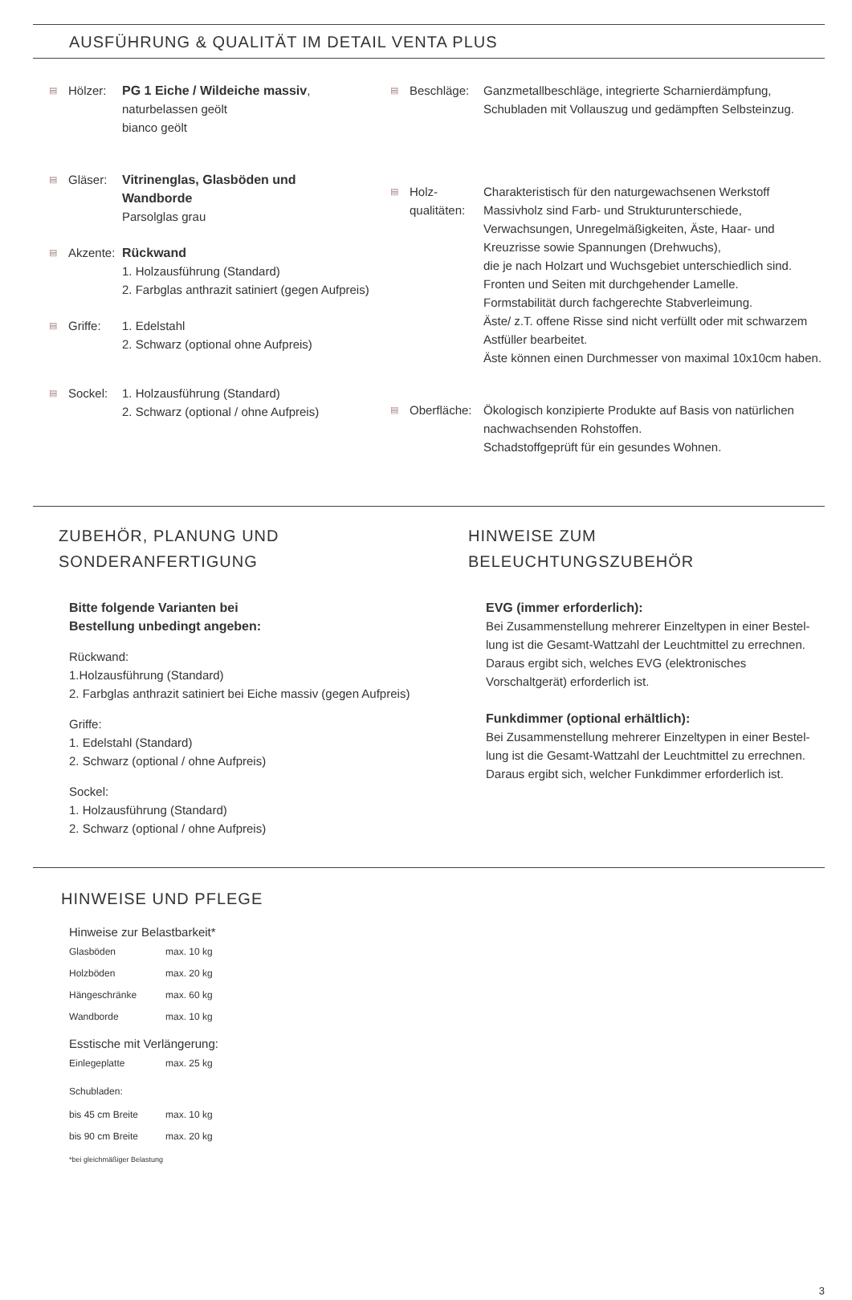AUSFÜHRUNG & QUALITÄT IM DETAIL VENTA PLUS
▤ Hölzer: PG 1 Eiche / Wildeiche massiv,
naturbelassen geölt
bianco geölt
▤ Gläser: Vitrinenglas, Glasböden und
Wandborde
Parsolglas grau
▤ Akzente:
Rückwand
1. Holzausführung (Standard)
2. Farbglas anthrazit satiniert (gegen Aufpreis)
▤ Griffe: 1. Edelstahl
2. Schwarz (optional ohne Aufpreis)
▤ Sockel: 1. Holzausführung (Standard)
2. Schwarz (optional / ohne Aufpreis)
▤ Beschläge: Ganzmetallbeschläge, integrierte Scharnierdämpfung,
Schubladen mit Vollauszug und gedämpften Selbsteinzug.
▤ Holz-
qualitäten:
Charakteristisch für den naturgewachsenen Werkstoff
Massivholz sind Farb- und Strukturunterschiede,
Verwachsungen, Unregelmäßigkeiten, Äste, Haar- und
Kreuzrisse sowie Spannungen (Drehwuchs),
die je nach Holzart und Wuchsgebiet unterschiedlich sind.
Fronten und Seiten mit durchgehender Lamelle.
Formstabilität durch fachgerechte Stabverleimung.
Äste/ z.T. offene Risse sind nicht verfüllt oder mit schwarzem
Astfüller bearbeitet.
Äste können einen Durchmesser von maximal 10x10cm haben.
▤ Oberfläche:
Ökologisch konzipierte Produkte auf Basis von natürlichen
nachwachsenden Rohstoffen.
Schadstoffgeprüft für ein gesundes Wohnen.
ZUBEHÖR, PLANUNG UND
SONDERANFERTIGUNG
Bitte folgende Varianten bei
Bestellung unbedingt angeben:
Rückwand:
1.Holzausführung (Standard)
2. Farbglas anthrazit satiniert bei Eiche massiv (gegen Aufpreis)
Griffe:
1. Edelstahl (Standard)
2. Schwarz (optional / ohne Aufpreis)
Sockel:
1. Holzausführung (Standard)
2. Schwarz (optional / ohne Aufpreis)
HINWEISE ZUM
BELEUCHTUNGSZUBEHÖR
EVG (immer erforderlich):
Bei Zusammenstellung mehrerer Einzeltypen in einer Bestel-
lung ist die Gesamt-Wattzahl der Leuchtmittel zu errechnen.
Daraus ergibt sich, welches EVG (elektronisches
Vorschaltgerät) erforderlich ist.
Funkdimmer (optional erhältlich):
Bei Zusammenstellung mehrerer Einzeltypen in einer Bestel-
lung ist die Gesamt-Wattzahl der Leuchtmittel zu errechnen.
Daraus ergibt sich, welcher Funkdimmer erforderlich ist.
HINWEISE UND PFLEGE
Hinweise zur Belastbarkeit*
| Glasböden | max. 10 kg |
| Holzböden | max. 20 kg |
| Hängeschränke | max. 60 kg |
| Wandborde | max. 10 kg |
Esstische mit Verlängerung:
| Einlegeplatte | max. 25 kg |
Schubladen:
| bis 45 cm Breite | max. 10 kg |
| bis 90 cm Breite | max. 20 kg |
*bei gleichmäßiger Belastung
3